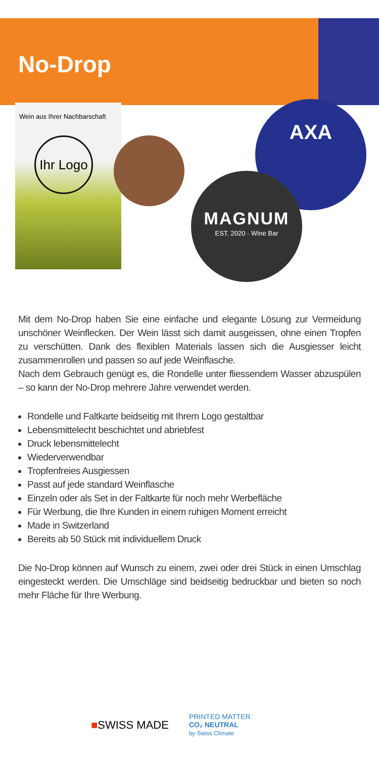No-Drop
Wein aus Ihrer Nachbarschaft
Ihr Logo
AXA
MAGNUM
EST. 2020 · Wine Bar
Mit dem No-Drop haben Sie eine einfache und elegante Lösung zur Vermeidung unschöner Weinflecken. Der Wein lässt sich damit ausgeissen, ohne einen Tropfen zu verschütten. Dank des flexiblen Materials lassen sich die Ausgiesser leicht zusammenrollen und passen so auf jede Weinflasche.
Nach dem Gebrauch genügt es, die Rondelle unter fliessendem Wasser abzuspülen – so kann der No-Drop mehrere Jahre verwendet werden.
Rondelle und Faltkarte beidseitig mit Ihrem Logo gestaltbar
Lebensmittelecht beschichtet und abriebfest
Druck lebensmittelecht
Wiederverwendbar
Tropfenfreies Ausgiessen
Passt auf jede standard Weinflasche
Einzeln oder als Set in der Faltkarte für noch mehr Werbefläche
Für Werbung, die Ihre Kunden in einem ruhigen Moment erreicht
Made in Switzerland
Bereits ab 50 Stück mit individuellem Druck
Die No-Drop können auf Wunsch zu einem, zwei oder drei Stück in einen Umschlag eingesteckt werden. Die Umschläge sind beidseitig bedruckbar und bieten so noch mehr Fläche für Ihre Werbung.
■SWISS MADE
PRINTED MATTER
CO₂ NEUTRAL
by Swiss Climate